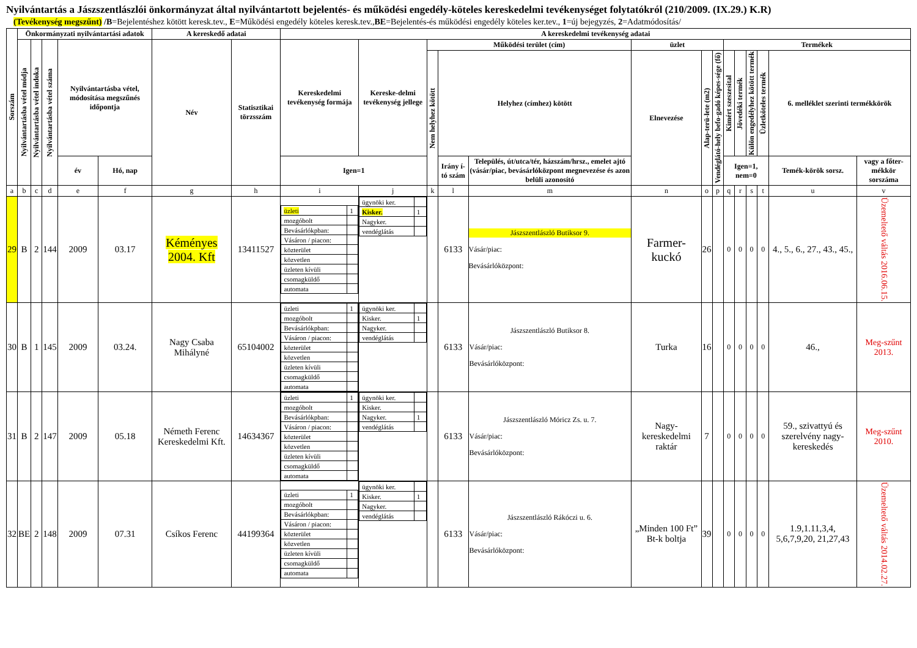Nyilvántartás a Jászszentlászlói önkormányzat által nyilvántartott bejelentés- és működési engedély-köteles kereskedelmi tevékenységet folytatókról (210/2009. (IX.29.) K.R)
(Tevékenység megszűnt) /B=Bejelentéshez kötött keresk.tev., E=Működési engedély köteles keresk.tev.,BE=Bejelentés-és működési engedély köteles ker.tev., 1=új bejegyzés, 2=Adatmódosítás/
| Sorszám | Önkormányzati nyilvántartási adatok | | | | | A kereskedő adatai | | A kereskedelmi tevékenység adatai | | | | | | | | | | | | | |
| --- | --- | --- | --- | --- | --- | --- | --- | --- | --- | --- | --- | --- | --- | --- | --- | --- | --- | --- | --- | --- | --- |
| | Nyilvántartásba vétel módja | Nyilvántartásba vétel indoka | Nyilvántartásba vétel száma | Nyilvántartásba vétel, módosítása megszűnés időpontja | | Név | Statisztikai törzsszám | Kereskedelmi tevékenység formája | Kereske-delmi tevékenység jellege | Működési terület (cím) | | | üzlet | | | Termékek | | | | | |
| | | | | | | | | | | Nem helyhez kötött | Helyhez (címhez) kötött | | Elnevezése | Alap-terü-lete (m2) | Vendéglátó-hely befo-gadó képes-sége (fő) | Kimért szeszesital | Jövedéki termék | Külön engedélyhez kötött termék | Üzletköteles termék | 6. melléklet szerinti termékkörök | |
| | | | | év | Hó, nap | | | Igen=1 | | | Irány í-tó szám | Település, út/utca/tér, házszám/hrsz., emelet ajtó (vásár/piac, bevásárlóközpont megnevezése és azon belüli azonosító | | | | Igen=1, nem=0 | | | | Temék-körök sorsz. | vagy a főter-mékkör sorszáma |
| a | b | c | d | e | f | g | h | i | j | k | l | m | n | o | p | q | r | s | t | u | v |
| 29 | B | 2 | 144 | 2009 | 03.17 | Kéményes 2004. Kft | 13411527 | / üzleti / 1 / / mozgóbolt / / / Bevásárlókpban: / / / Vásáron / piacon: / / / közterület / / / közvetlen / / / üzleten kívüli / / / csomagküldő / / / automata / / | / ügynöki ker. / / / Kisker. / 1 / / Nagyker. / / / vendéglátás / / | | 6133 | Jászszentlászló Butiksor 9. Vásár/piac: Bevásárlóközpont: | Farmer-kuckó | 26 | | 0 | 0 | 0 | 0 | 4., 5., 6., 27., 43., 45., | Üzemeltető váltás 2016.06.15. |
| 30 | B | 1 | 145 | 2009 | 03.24. | Nagy Csaba Mihályné | 65104002 | / üzleti / 1 / / mozgóbolt / / / Bevásárlókpban: / / / Vásáron / piacon: / / / közterület / / / közvetlen / / / üzleten kívüli / / / csomagküldő / / / automata / / | / ügynöki ker. / / / Kisker. / 1 / / Nagyker. / / / vendéglátás / / | | 6133 | Jászszentlászló Butiksor 8. Vásár/piac: Bevásárlóközpont: | Turka | 16 | | 0 | 0 | 0 | 0 | 46., | Meg-szűnt 2013. |
| 31 | B | 2 | 147 | 2009 | 05.18 | Németh Ferenc Kereskedelmi Kft. | 14634367 | / üzleti / 1 / / mozgóbolt / / / Bevásárlókpban: / / / Vásáron / piacon: / / / közterület / / / közvetlen / / / üzleten kívüli / / / csomagküldő / / / automata / / | / ügynöki ker. / / / Kisker. / / / Nagyker. / 1 / / vendéglátás / / | | 6133 | Jászszentlászló Móricz Zs. u. 7. Vásár/piac: Bevásárlóközpont: | Nagy-kereskedelmi raktár | 7 | | 0 | 0 | 0 | 0 | 59., szivattyú és szerelvény nagy-kereskedés | Meg-szűnt 2010. |
| 32 | BE | 2 | 148 | 2009 | 07.31 | Csíkos Ferenc | 44199364 | / üzleti / 1 / / mozgóbolt / / / Bevásárlókpban: / / / Vásáron / piacon: / / / közterület / / / közvetlen / / / üzleten kívüli / / / csomagküldő / / / automata / / | / ügynöki ker. / / / Kisker. / 1 / / Nagyker. / / / vendéglátás / / | | 6133 | Jászszentlászló Rákóczi u. 6. Vásár/piac: Bevásárlóközpont: | „Minden 100 Ft” Bt-k boltja | 39 | | 0 | 0 | 0 | 0 | 1.9,1.11,3,4, 5,6,7,9,20, 21,27,43 | Üzemeltető váltás 2014.02.27. |